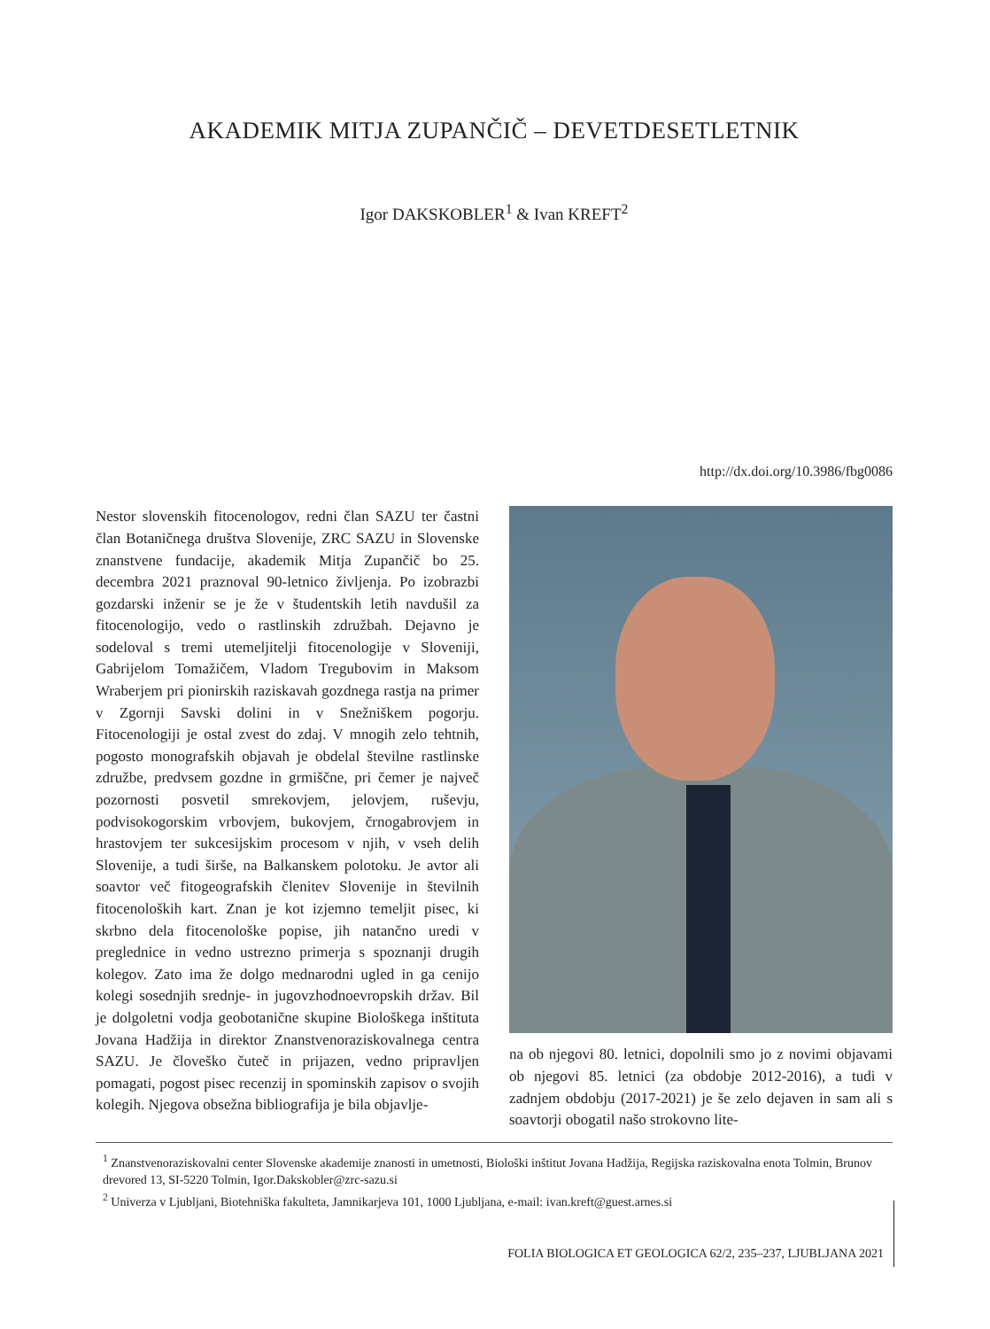AKADEMIK MITJA ZUPANČIČ – DEVETDESETLETNIK
Igor DAKSKOBLER<sup>1</sup> & Ivan KREFT<sup>2</sup>
http://dx.doi.org/10.3986/fbg0086
Nestor slovenskih fitocenologov, redni član SAZU ter častni član Botaničnega društva Slovenije, ZRC SAZU in Slovenske znanstvene fundacije, akademik Mitja Zupančič bo 25. decembra 2021 praznoval 90-letnico življenja. Po izobrazbi gozdarski inženir se je že v študentskih letih navdušil za fitocenologijo, vedo o rastlinskih združbah. Dejavno je sodeloval s tremi utemeljitelji fitocenologije v Sloveniji, Gabrijelom Tomažičem, Vladom Tregubovim in Maksom Wraberjem pri pionirskih raziskavah gozdnega rastja na primer v Zgornji Savski dolini in v Snežniškem pogorju. Fitocenologiji je ostal zvest do zdaj. V mnogih zelo tehtnih, pogosto monografskih objavah je obdelal številne rastlinske združbe, predvsem gozdne in grmiščne, pri čemer je največ pozornosti posvetil smrekovjem, jelovjem, ruševju, podvisokogorskim vrbovjem, bukovjem, črnogabrovjem in hrastovjem ter sukcesijskim procesom v njih, v vseh delih Slovenije, a tudi širše, na Balkanskem polotoku. Je avtor ali soavtor več fitogeografskih členitev Slovenije in številnih fitocenoloških kart. Znan je kot izjemno temeljit pisec, ki skrbno dela fitocenološke popise, jih natančno uredi v preglednice in vedno ustrezno primerja s spoznanji drugih kolegov. Zato ima že dolgo mednarodni ugled in ga cenijo kolegi sosednjih srednje- in jugovzhodnoevropskih držav. Bil je dolgoletni vodja geobotanične skupine Biološkega inštituta Jovana Hadžija in direktor Znanstvenoraziskovalnega centra SAZU. Je človeško čuteč in prijazen, vedno pripravljen pomagati, pogost pisec recenzij in spominskih zapisov o svojih kolegih. Njegova obsežna bibliografija je bila objavlje-
na ob njegovi 80. letnici, dopolnili smo jo z novimi objavami ob njegovi 85. letnici (za obdobje 2012-2016), a tudi v zadnjem obdobju (2017-2021) je še zelo dejaven in sam ali s soavtorji obogatil našo strokovno lite-
<sup>1</sup> Znanstvenoraziskovalni center Slovenske akademije znanosti in umetnosti, Biološki inštitut Jovana Hadžija, Regijska raziskovalna enota Tolmin, Brunov drevored 13, SI-5220 Tolmin, Igor.Dakskobler@zrc-sazu.si
<sup>2</sup> Univerza v Ljubljani, Biotehniška fakulteta, Jamnikarjeva 101, 1000 Ljubljana, e-mail: ivan.kreft@guest.arnes.si
FOLIA BIOLOGICA ET GEOLOGICA 62/2, 235–237, LJUBLJANA 2021